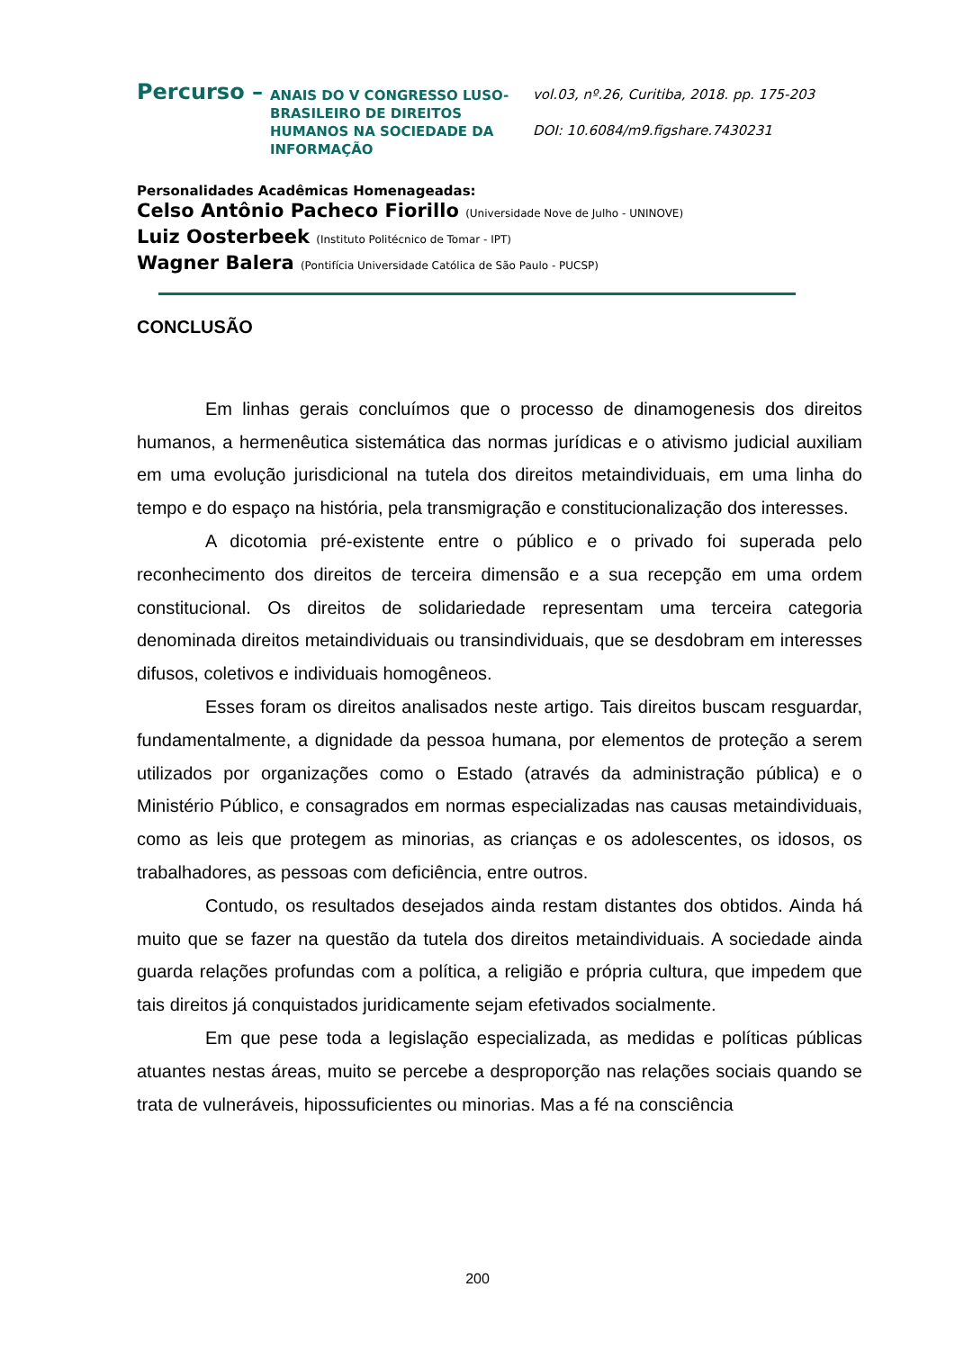Percurso –
ANAIS DO V CONGRESSO LUSO-BRASILEIRO DE DIREITOS HUMANOS NA SOCIEDADE DA INFORMAÇÃO
vol.03, nº.26, Curitiba, 2018. pp. 175-203
DOI: 10.6084/m9.figshare.7430231
Personalidades Acadêmicas Homenageadas:
Celso Antônio Pacheco Fiorillo (Universidade Nove de Julho - UNINOVE)
Luiz Oosterbeek (Instituto Politécnico de Tomar - IPT)
Wagner Balera (Pontifícia Universidade Católica de São Paulo - PUCSP)
CONCLUSÃO
Em linhas gerais concluímos que o processo de dinamogenesis dos direitos humanos, a hermenêutica sistemática das normas jurídicas e o ativismo judicial auxiliam em uma evolução jurisdicional na tutela dos direitos metaindividuais, em uma linha do tempo e do espaço na história, pela transmigração e constitucionalização dos interesses.
A dicotomia pré-existente entre o público e o privado foi superada pelo reconhecimento dos direitos de terceira dimensão e a sua recepção em uma ordem constitucional. Os direitos de solidariedade representam uma terceira categoria denominada direitos metaindividuais ou transindividuais, que se desdobram em interesses difusos, coletivos e individuais homogêneos.
Esses foram os direitos analisados neste artigo. Tais direitos buscam resguardar, fundamentalmente, a dignidade da pessoa humana, por elementos de proteção a serem utilizados por organizações como o Estado (através da administração pública) e o Ministério Público, e consagrados em normas especializadas nas causas metaindividuais, como as leis que protegem as minorias, as crianças e os adolescentes, os idosos, os trabalhadores, as pessoas com deficiência, entre outros.
Contudo, os resultados desejados ainda restam distantes dos obtidos. Ainda há muito que se fazer na questão da tutela dos direitos metaindividuais. A sociedade ainda guarda relações profundas com a política, a religião e própria cultura, que impedem que tais direitos já conquistados juridicamente sejam efetivados socialmente.
Em que pese toda a legislação especializada, as medidas e políticas públicas atuantes nestas áreas, muito se percebe a desproporção nas relações sociais quando se trata de vulneráveis, hipossuficientes ou minorias. Mas a fé na consciência
200